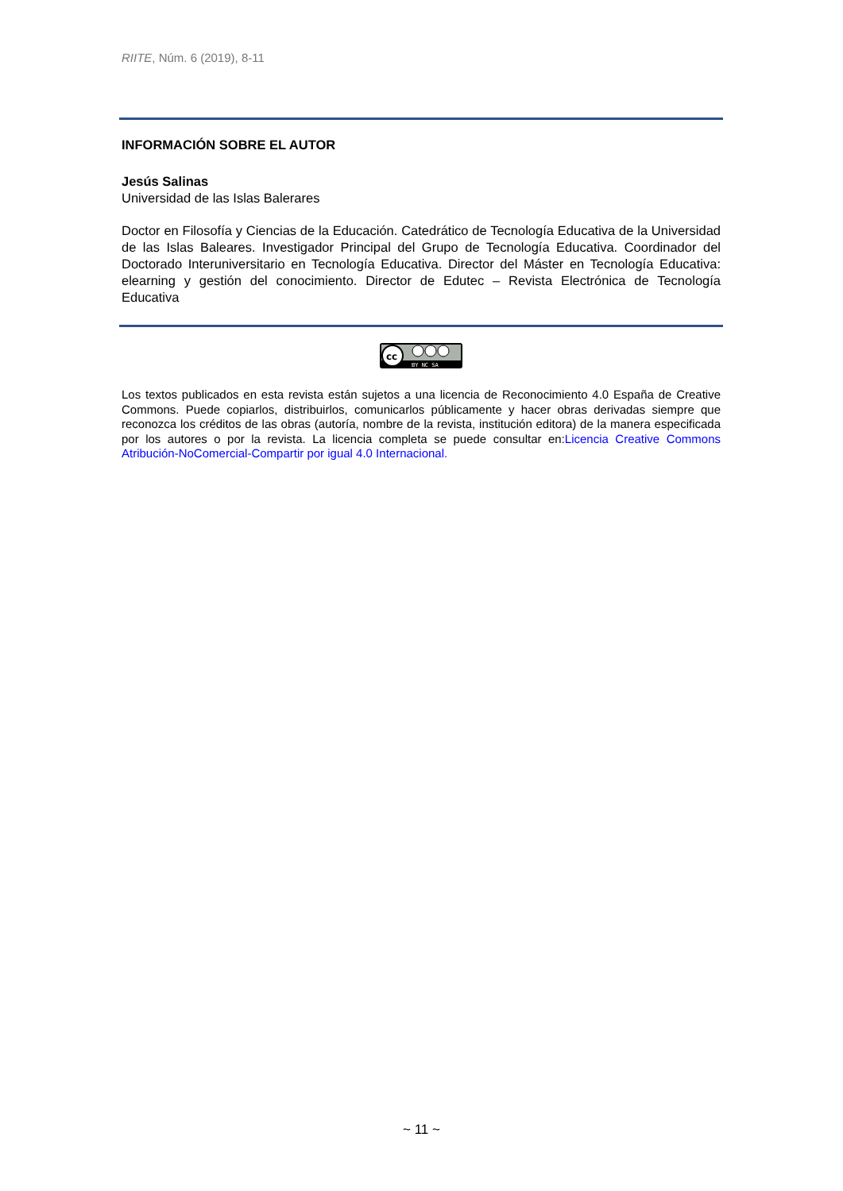RIITE, Núm. 6 (2019), 8-11
INFORMACIÓN SOBRE EL AUTOR
Jesús Salinas
Universidad de las Islas Balerares
Doctor en Filosofía y Ciencias de la Educación. Catedrático de Tecnología Educativa de la Universidad de las Islas Baleares. Investigador Principal del Grupo de Tecnología Educativa. Coordinador del Doctorado Interuniversitario en Tecnología Educativa. Director del Máster en Tecnología Educativa: elearning y gestión del conocimiento. Director de Edutec – Revista Electrónica de Tecnología Educativa
cc
BY NC SA
Los textos publicados en esta revista están sujetos a una licencia de Reconocimiento 4.0 España de Creative Commons. Puede copiarlos, distribuirlos, comunicarlos públicamente y hacer obras derivadas siempre que reconozca los créditos de las obras (autoría, nombre de la revista, institución editora) de la manera especificada por los autores o por la revista. La licencia completa se puede consultar en:Licencia Creative Commons Atribución-NoComercial-Compartir por igual 4.0 Internacional.
~ 11 ~